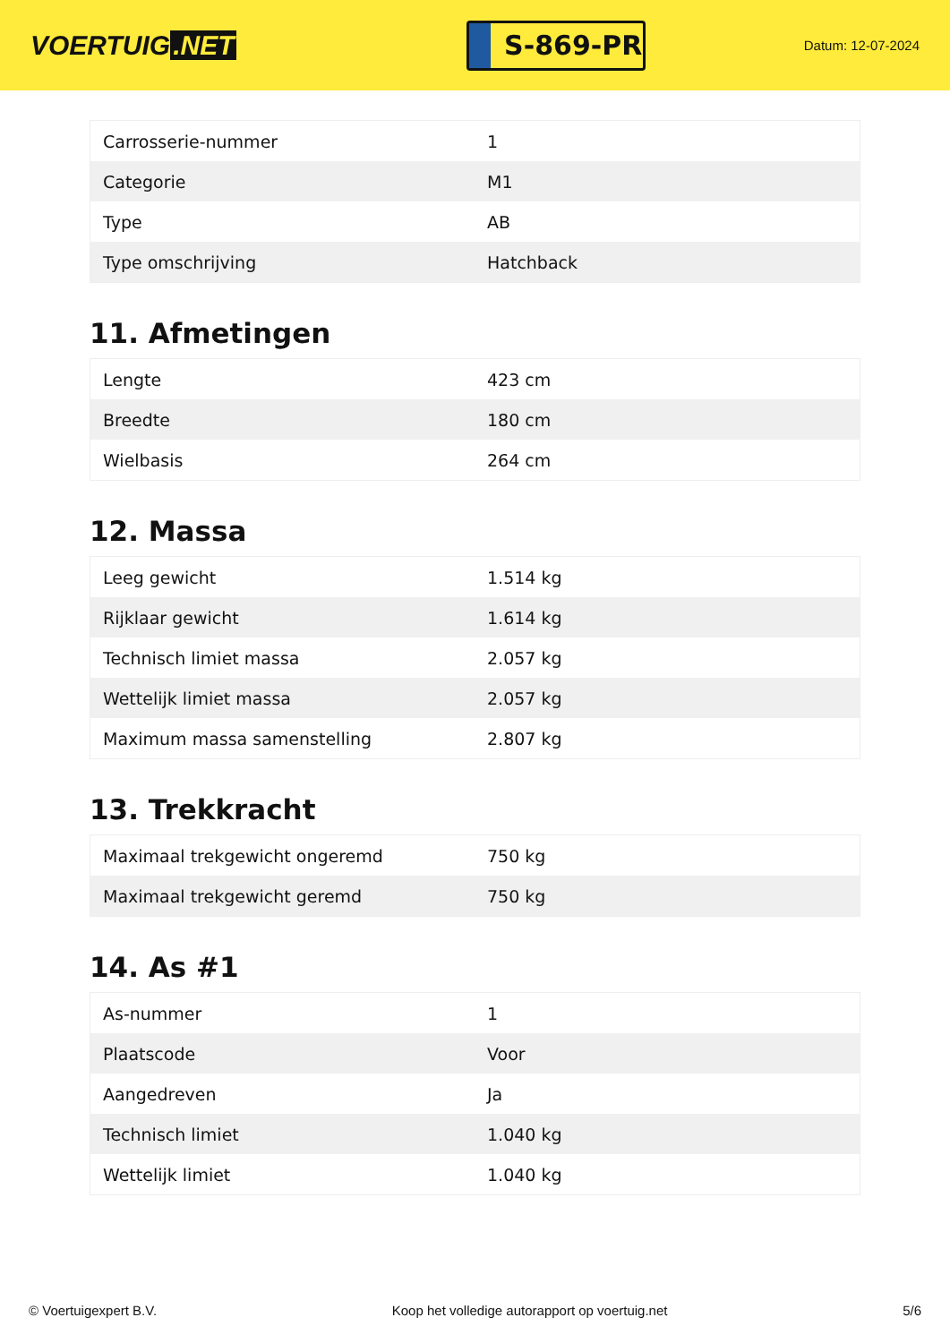VOERTUIG.NET
S-869-PR
Datum: 12-07-2024
| Carrosserie-nummer | 1 |
| Categorie | M1 |
| Type | AB |
| Type omschrijving | Hatchback |
11. Afmetingen
| Lengte | 423 cm |
| Breedte | 180 cm |
| Wielbasis | 264 cm |
12. Massa
| Leeg gewicht | 1.514 kg |
| Rijklaar gewicht | 1.614 kg |
| Technisch limiet massa | 2.057 kg |
| Wettelijk limiet massa | 2.057 kg |
| Maximum massa samenstelling | 2.807 kg |
13. Trekkracht
| Maximaal trekgewicht ongeremd | 750 kg |
| Maximaal trekgewicht geremd | 750 kg |
14. As #1
| As-nummer | 1 |
| Plaatscode | Voor |
| Aangedreven | Ja |
| Technisch limiet | 1.040 kg |
| Wettelijk limiet | 1.040 kg |
© Voertuigexpert B.V. Koop het volledige autorapport op voertuig.net 5/6